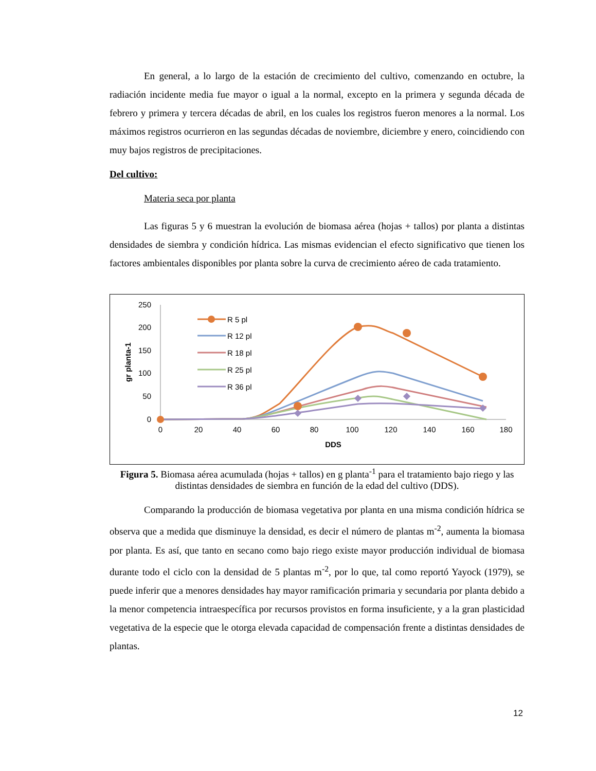En general, a lo largo de la estación de crecimiento del cultivo, comenzando en octubre, la radiación incidente media fue mayor o igual a la normal, excepto en la primera y segunda década de febrero y primera y tercera décadas de abril, en los cuales los registros fueron menores a la normal. Los máximos registros ocurrieron en las segundas décadas de noviembre, diciembre y enero, coincidiendo con muy bajos registros de precipitaciones.
Del cultivo:
Materia seca por planta
Las figuras 5 y 6 muestran la evolución de biomasa aérea (hojas + tallos) por planta a distintas densidades de siembra y condición hídrica. Las mismas evidencian el efecto significativo que tienen los factores ambientales disponibles por planta sobre la curva de crecimiento aéreo de cada tratamiento.
0
50
100
150
200
250
0
20
40
60
80
100
120
140
160
180
DDS
gr planta-1
R 5 pl
R 12 pl
R 18 pl
R 25 pl
R 36 pl
Figura 5. Biomasa aérea acumulada (hojas + tallos) en g planta<sup>-1</sup> para el tratamiento bajo riego y las distintas densidades de siembra en función de la edad del cultivo (DDS).
Comparando la producción de biomasa vegetativa por planta en una misma condición hídrica se observa que a medida que disminuye la densidad, es decir el número de plantas m<sup>-2</sup>, aumenta la biomasa por planta. Es así, que tanto en secano como bajo riego existe mayor producción individual de biomasa durante todo el ciclo con la densidad de 5 plantas m<sup>-2</sup>, por lo que, tal como reportó Yayock (1979), se puede inferir que a menores densidades hay mayor ramificación primaria y secundaria por planta debido a la menor competencia intraespecífica por recursos provistos en forma insuficiente, y a la gran plasticidad vegetativa de la especie que le otorga elevada capacidad de compensación frente a distintas densidades de plantas.
12